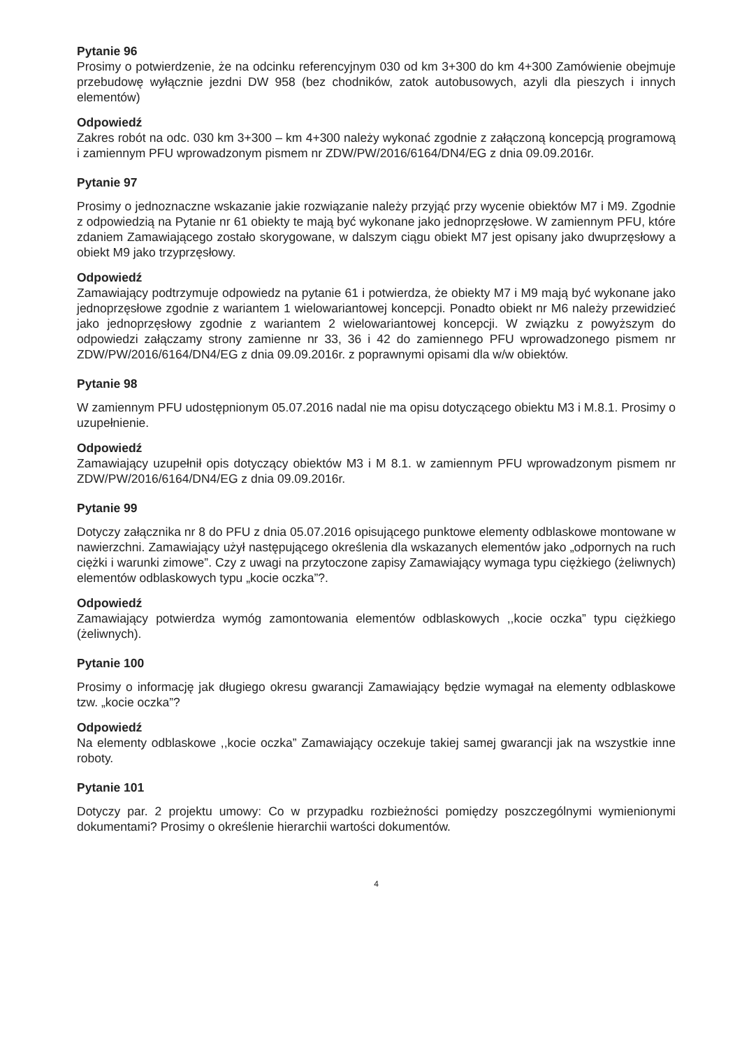Pytanie 96
Prosimy o potwierdzenie, że na odcinku referencyjnym 030 od km 3+300 do km 4+300 Zamówienie obejmuje przebudowę wyłącznie jezdni DW 958 (bez chodników, zatok autobusowych, azyli dla pieszych i innych elementów)
Odpowiedź
Zakres robót na odc. 030 km 3+300 – km 4+300 należy wykonać zgodnie z załączoną koncepcją programową i zamiennym PFU wprowadzonym pismem nr ZDW/PW/2016/6164/DN4/EG z dnia 09.09.2016r.
Pytanie 97
Prosimy o jednoznaczne wskazanie jakie rozwiązanie należy przyjąć przy wycenie obiektów M7 i M9. Zgodnie z odpowiedzią na Pytanie nr 61 obiekty te mają być wykonane jako jednoprzęsłowe. W zamiennym PFU, które zdaniem Zamawiającego zostało skorygowane, w dalszym ciągu obiekt M7 jest opisany jako dwuprzęsłowy a obiekt M9 jako trzyprzęsłowy.
Odpowiedź
Zamawiający podtrzymuje odpowiedz na pytanie 61 i potwierdza, że obiekty M7 i M9 mają być wykonane jako jednoprzęsłowe zgodnie z wariantem 1 wielowariantowej koncepcji. Ponadto obiekt nr M6 należy przewidzieć jako jednoprzęsłowy zgodnie z wariantem 2 wielowariantowej koncepcji. W związku z powyższym do odpowiedzi załączamy strony zamienne nr 33, 36 i 42 do zamiennego PFU wprowadzonego pismem nr ZDW/PW/2016/6164/DN4/EG z dnia 09.09.2016r. z poprawnymi opisami dla w/w obiektów.
Pytanie 98
W zamiennym PFU udostępnionym 05.07.2016 nadal nie ma opisu dotyczącego obiektu M3 i M.8.1. Prosimy o uzupełnienie.
Odpowiedź
Zamawiający uzupełnił opis dotyczący obiektów M3 i M 8.1. w zamiennym PFU wprowadzonym pismem nr ZDW/PW/2016/6164/DN4/EG z dnia 09.09.2016r.
Pytanie 99
Dotyczy załącznika nr 8 do PFU z dnia 05.07.2016 opisującego punktowe elementy odblaskowe montowane w nawierzchni. Zamawiający użył następującego określenia dla wskazanych elementów jako „odpornych na ruch ciężki i warunki zimowe”. Czy z uwagi na przytoczone zapisy Zamawiający wymaga typu ciężkiego (żeliwnych) elementów odblaskowych typu „kocie oczka”?.
Odpowiedź
Zamawiający potwierdza wymóg zamontowania elementów odblaskowych ,,kocie oczka” typu ciężkiego (żeliwnych).
Pytanie 100
Prosimy o informację jak długiego okresu gwarancji Zamawiający będzie wymagał na elementy odblaskowe tzw. „kocie oczka”?
Odpowiedź
Na elementy odblaskowe ,,kocie oczka” Zamawiający oczekuje takiej samej gwarancji jak na wszystkie inne roboty.
Pytanie 101
Dotyczy par. 2 projektu umowy: Co w przypadku rozbieżności pomiędzy poszczególnymi wymienionymi dokumentami? Prosimy o określenie hierarchii wartości dokumentów.
4